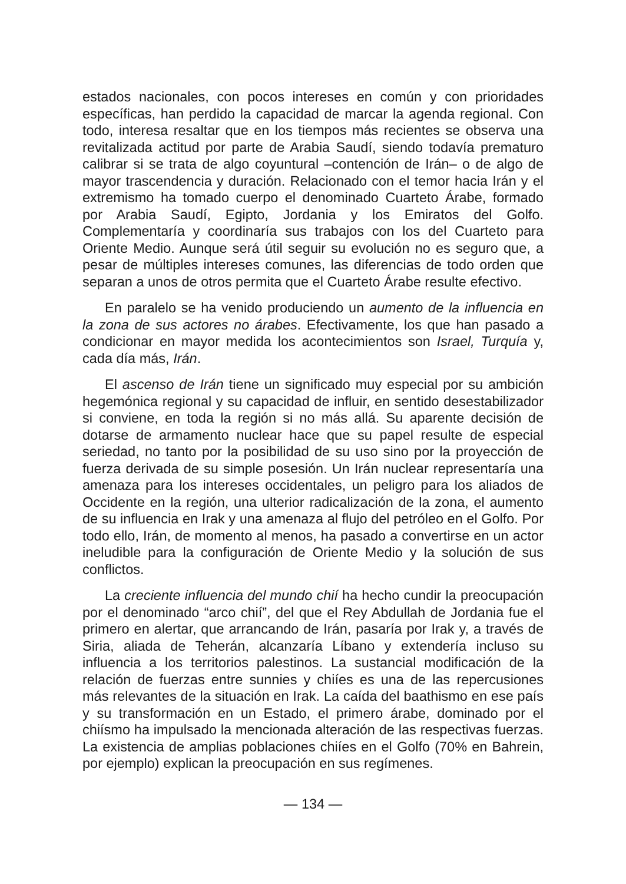estados nacionales, con pocos intereses en común y con prioridades específicas, han perdido la capacidad de marcar la agenda regional. Con todo, interesa resaltar que en los tiempos más recientes se observa una revitalizada actitud por parte de Arabia Saudí, siendo todavía prematuro calibrar si se trata de algo coyuntural –contención de Irán– o de algo de mayor trascendencia y duración. Relacionado con el temor hacia Irán y el extremismo ha tomado cuerpo el denominado Cuarteto Árabe, formado por Arabia Saudí, Egipto, Jordania y los Emiratos del Golfo. Complementaría y coordinaría sus trabajos con los del Cuarteto para Oriente Medio. Aunque será útil seguir su evolución no es seguro que, a pesar de múltiples intereses comunes, las diferencias de todo orden que separan a unos de otros permita que el Cuarteto Árabe resulte efectivo.
En paralelo se ha venido produciendo un aumento de la influencia en la zona de sus actores no árabes. Efectivamente, los que han pasado a condicionar en mayor medida los acontecimientos son Israel, Turquía y, cada día más, Irán.
El ascenso de Irán tiene un significado muy especial por su ambición hegemónica regional y su capacidad de influir, en sentido desestabilizador si conviene, en toda la región si no más allá. Su aparente decisión de dotarse de armamento nuclear hace que su papel resulte de especial seriedad, no tanto por la posibilidad de su uso sino por la proyección de fuerza derivada de su simple posesión. Un Irán nuclear representaría una amenaza para los intereses occidentales, un peligro para los aliados de Occidente en la región, una ulterior radicalización de la zona, el aumento de su influencia en Irak y una amenaza al flujo del petróleo en el Golfo. Por todo ello, Irán, de momento al menos, ha pasado a convertirse en un actor ineludible para la configuración de Oriente Medio y la solución de sus conflictos.
La creciente influencia del mundo chií ha hecho cundir la preocupación por el denominado “arco chií”, del que el Rey Abdullah de Jordania fue el primero en alertar, que arrancando de Irán, pasaría por Irak y, a través de Siria, aliada de Teherán, alcanzaría Líbano y extendería incluso su influencia a los territorios palestinos. La sustancial modificación de la relación de fuerzas entre sunnies y chiíes es una de las repercusiones más relevantes de la situación en Irak. La caída del baathismo en ese país y su transformación en un Estado, el primero árabe, dominado por el chiísmo ha impulsado la mencionada alteración de las respectivas fuerzas. La existencia de amplias poblaciones chiíes en el Golfo (70% en Bahrein, por ejemplo) explican la preocupación en sus regímenes.
— 134 —